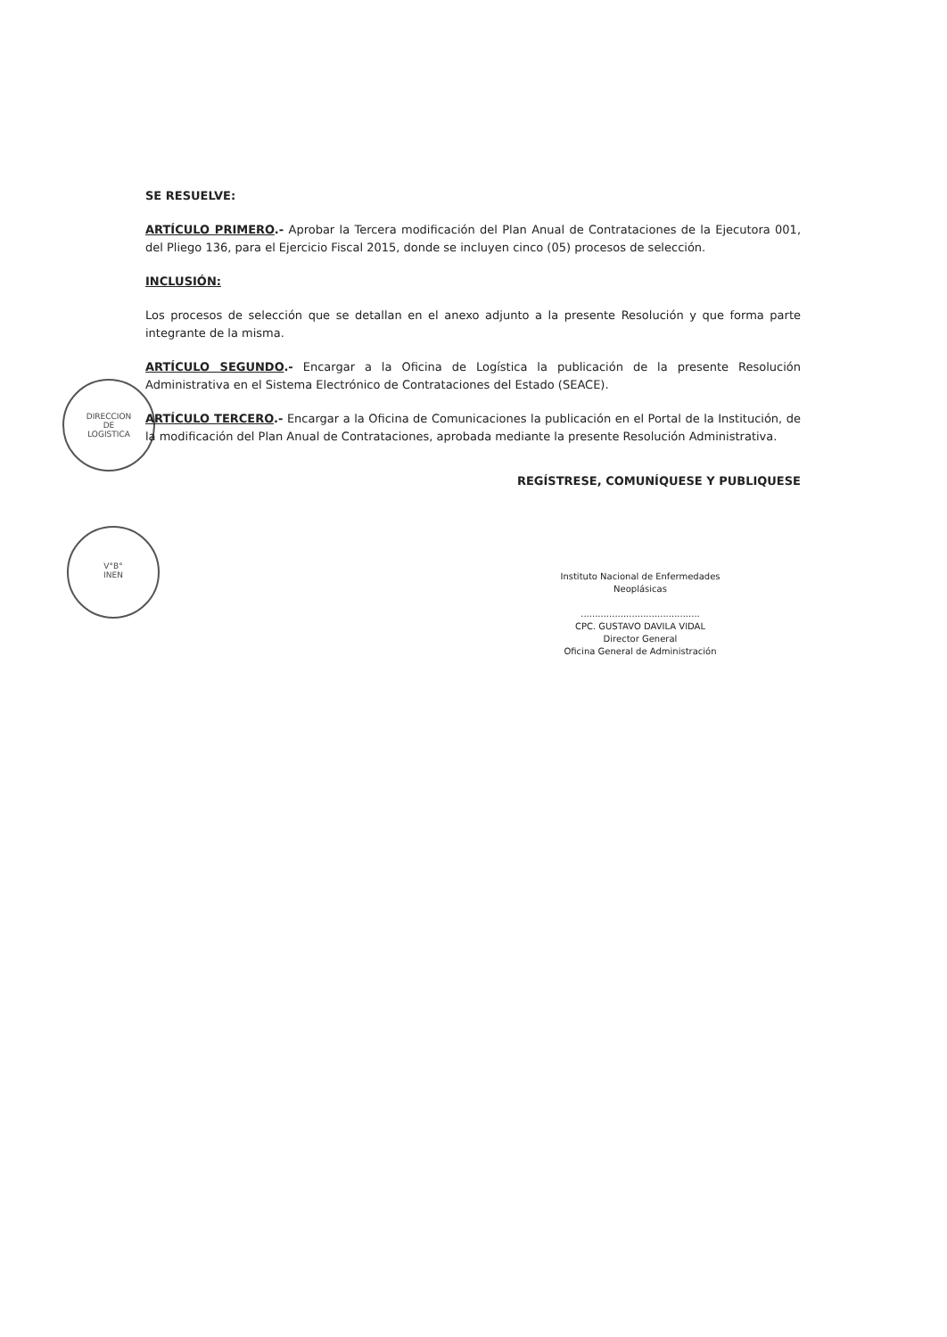DIRECCION
DE
LOGISTICA
V°B°
INEN
SE RESUELVE:
ARTÍCULO PRIMERO.- Aprobar la Tercera modificación del Plan Anual de Contrataciones de la Ejecutora 001, del Pliego 136, para el Ejercicio Fiscal 2015, donde se incluyen cinco (05) procesos de selección.
INCLUSIÓN:
Los procesos de selección que se detallan en el anexo adjunto a la presente Resolución y que forma parte integrante de la misma.
ARTÍCULO SEGUNDO.- Encargar a la Oficina de Logística la publicación de la presente Resolución Administrativa en el Sistema Electrónico de Contrataciones del Estado (SEACE).
ARTÍCULO TERCERO.- Encargar a la Oficina de Comunicaciones la publicación en el Portal de la Institución, de la modificación del Plan Anual de Contrataciones, aprobada mediante la presente Resolución Administrativa.
REGÍSTRESE, COMUNÍQUESE Y PUBLIQUESE
Instituto Nacional de Enfermedades Neoplásicas
..........................................
CPC. GUSTAVO DAVILA VIDAL
Director General
Oficina General de Administración